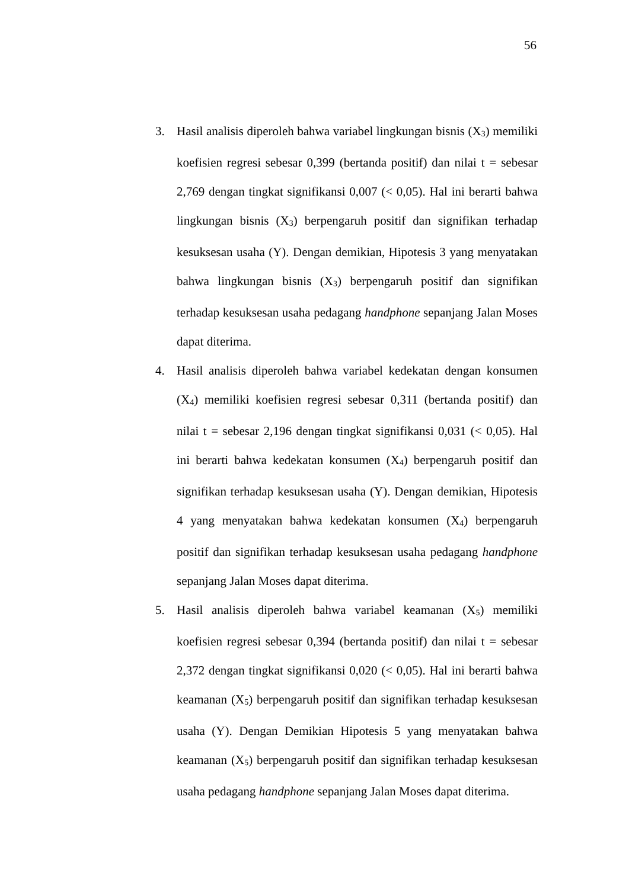56
3. Hasil analisis diperoleh bahwa variabel lingkungan bisnis (X<sub>3</sub>) memiliki koefisien regresi sebesar 0,399 (bertanda positif) dan nilai t = sebesar 2,769 dengan tingkat signifikansi 0,007 (< 0,05). Hal ini berarti bahwa lingkungan bisnis (X<sub>3</sub>) berpengaruh positif dan signifikan terhadap kesuksesan usaha (Y). Dengan demikian, Hipotesis 3 yang menyatakan bahwa lingkungan bisnis (X<sub>3</sub>) berpengaruh positif dan signifikan terhadap kesuksesan usaha pedagang handphone sepanjang Jalan Moses dapat diterima.
4. Hasil analisis diperoleh bahwa variabel kedekatan dengan konsumen (X<sub>4</sub>) memiliki koefisien regresi sebesar 0,311 (bertanda positif) dan nilai t = sebesar 2,196 dengan tingkat signifikansi 0,031 (< 0,05). Hal ini berarti bahwa kedekatan konsumen (X<sub>4</sub>) berpengaruh positif dan signifikan terhadap kesuksesan usaha (Y). Dengan demikian, Hipotesis 4 yang menyatakan bahwa kedekatan konsumen (X<sub>4</sub>) berpengaruh positif dan signifikan terhadap kesuksesan usaha pedagang handphone sepanjang Jalan Moses dapat diterima.
5. Hasil analisis diperoleh bahwa variabel keamanan (X<sub>5</sub>) memiliki koefisien regresi sebesar 0,394 (bertanda positif) dan nilai t = sebesar 2,372 dengan tingkat signifikansi 0,020 (< 0,05). Hal ini berarti bahwa keamanan (X<sub>5</sub>) berpengaruh positif dan signifikan terhadap kesuksesan usaha (Y). Dengan Demikian Hipotesis 5 yang menyatakan bahwa keamanan (X<sub>5</sub>) berpengaruh positif dan signifikan terhadap kesuksesan usaha pedagang handphone sepanjang Jalan Moses dapat diterima.